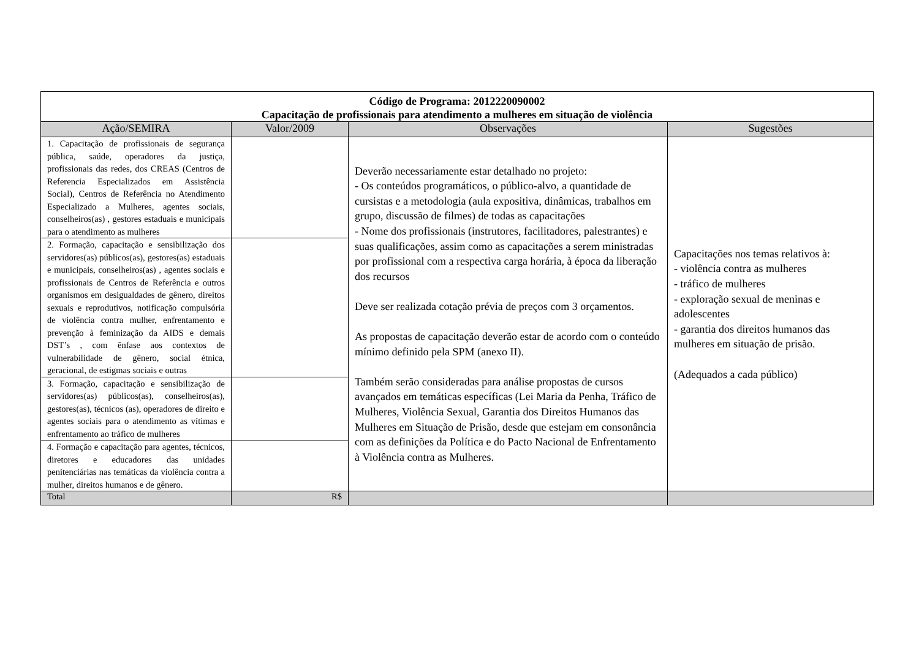| Código de Programa: 2012220090002 Capacitação de profissionais para atendimento a mulheres em situação de violência | | | |
| Ação/SEMIRA | Valor/2009 | Observações | Sugestões |
| 1. Capacitação de profissionais de segurança pública, saúde, operadores da justiça, profissionais das redes, dos CREAS (Centros de Referencia Especializados em Assistência Social), Centros de Referência no Atendimento Especializado a Mulheres, agentes sociais, conselheiros(as) , gestores estaduais e municipais para o atendimento as mulheres | | Deverão necessariamente estar detalhado no projeto: - Os conteúdos programáticos, o público-alvo, a quantidade de cursistas e a metodologia (aula expositiva, dinâmicas, trabalhos em grupo, discussão de filmes) de todas as capacitações - Nome dos profissionais (instrutores, facilitadores, palestrantes) e suas qualificações, assim como as capacitações a serem ministradas por profissional com a respectiva carga horária, à época da liberação dos recursos Deve ser realizada cotação prévia de preços com 3 orçamentos. As propostas de capacitação deverão estar de acordo com o conteúdo mínimo definido pela SPM (anexo II). Também serão consideradas para análise propostas de cursos avançados em temáticas específicas (Lei Maria da Penha, Tráfico de Mulheres, Violência Sexual, Garantia dos Direitos Humanos das Mulheres em Situação de Prisão, desde que estejam em consonância com as definições da Política e do Pacto Nacional de Enfrentamento à Violência contra as Mulheres. | Capacitações nos temas relativos à: - violência contra as mulheres - tráfico de mulheres - exploração sexual de meninas e adolescentes - garantia dos direitos humanos das mulheres em situação de prisão. (Adequados a cada público) |
| 2. Formação, capacitação e sensibilização dos servidores(as) públicos(as), gestores(as) estaduais e municipais, conselheiros(as) , agentes sociais e profissionais de Centros de Referência e outros organismos em desigualdades de gênero, direitos sexuais e reprodutivos, notificação compulsória de violência contra mulher, enfrentamento e prevenção à feminização da AIDS e demais DST’s , com ênfase aos contextos de vulnerabilidade de gênero, social étnica, geracional, de estigmas sociais e outras | | | |
| 3. Formação, capacitação e sensibilização de servidores(as) públicos(as), conselheiros(as), gestores(as), técnicos (as), operadores de direito e agentes sociais para o atendimento as vítimas e enfrentamento ao tráfico de mulheres | | | |
| 4. Formação e capacitação para agentes, técnicos, diretores e educadores das unidades penitenciárias nas temáticas da violência contra a mulher, direitos humanos e de gênero. | | | |
| Total | R$ | | |